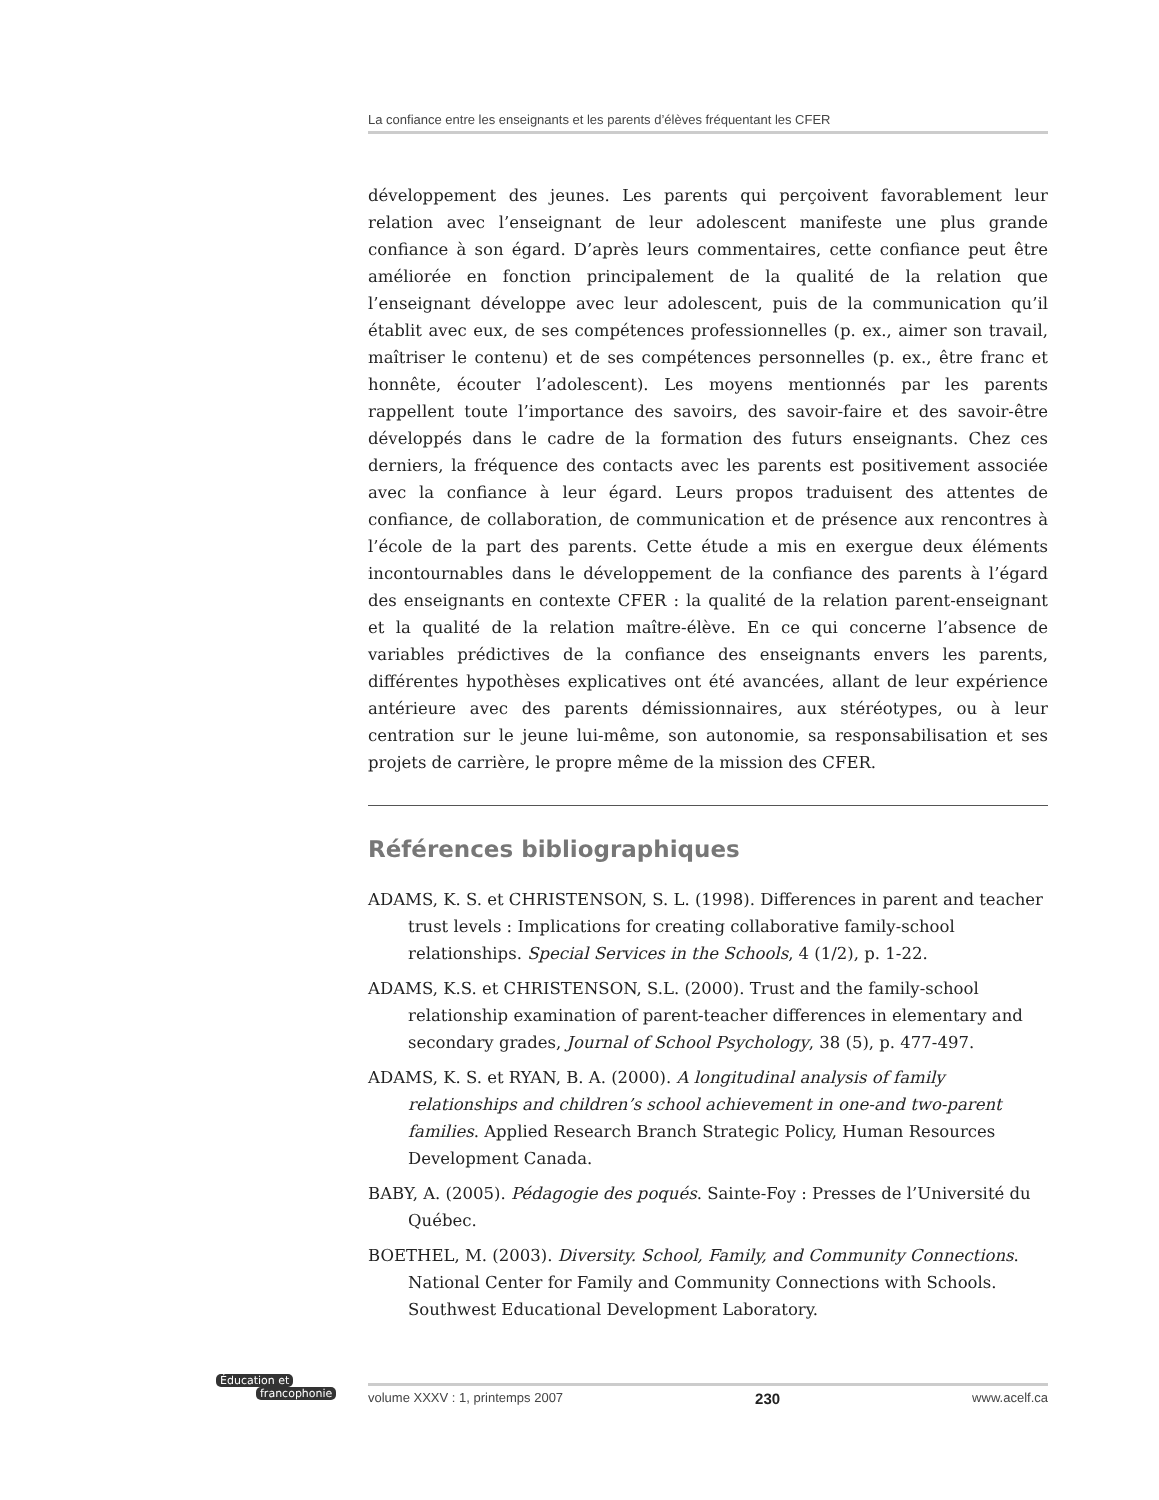La confiance entre les enseignants et les parents d’élèves fréquentant les CFER
développement des jeunes. Les parents qui perçoivent favorablement leur relation avec l’enseignant de leur adolescent manifeste une plus grande confiance à son égard. D’après leurs commentaires, cette confiance peut être améliorée en fonction principalement de la qualité de la relation que l’enseignant développe avec leur adolescent, puis de la communication qu’il établit avec eux, de ses compétences professionnelles (p. ex., aimer son travail, maîtriser le contenu) et de ses compétences personnelles (p. ex., être franc et honnête, écouter l’adolescent). Les moyens mentionnés par les parents rappellent toute l’importance des savoirs, des savoir-faire et des savoir-être développés dans le cadre de la formation des futurs enseignants. Chez ces derniers, la fréquence des contacts avec les parents est positivement associée avec la confiance à leur égard. Leurs propos traduisent des attentes de confiance, de collaboration, de communication et de présence aux rencontres à l’école de la part des parents. Cette étude a mis en exergue deux éléments incontournables dans le développement de la confiance des parents à l’égard des enseignants en contexte CFER : la qualité de la relation parent-enseignant et la qualité de la relation maître-élève. En ce qui concerne l’absence de variables prédictives de la confiance des enseignants envers les parents, différentes hypothèses explicatives ont été avancées, allant de leur expérience antérieure avec des parents démissionnaires, aux stéréotypes, ou à leur centration sur le jeune lui-même, son autonomie, sa responsabilisation et ses projets de carrière, le propre même de la mission des CFER.
Références bibliographiques
ADAMS, K. S. et CHRISTENSON, S. L. (1998). Differences in parent and teacher trust levels : Implications for creating collaborative family-school relationships. Special Services in the Schools, 4 (1/2), p. 1-22.
ADAMS, K.S. et CHRISTENSON, S.L. (2000). Trust and the family-school relationship examination of parent-teacher differences in elementary and secondary grades, Journal of School Psychology, 38 (5), p. 477-497.
ADAMS, K. S. et RYAN, B. A. (2000). A longitudinal analysis of family relationships and children’s school achievement in one-and two-parent families. Applied Research Branch Strategic Policy, Human Resources Development Canada.
BABY, A. (2005). Pédagogie des poqués. Sainte-Foy : Presses de l’Université du Québec.
BOETHEL, M. (2003). Diversity. School, Family, and Community Connections. National Center for Family and Community Connections with Schools. Southwest Educational Development Laboratory.
Éducation et
francophonie
volume XXXV : 1, printemps 2007 230 www.acelf.ca